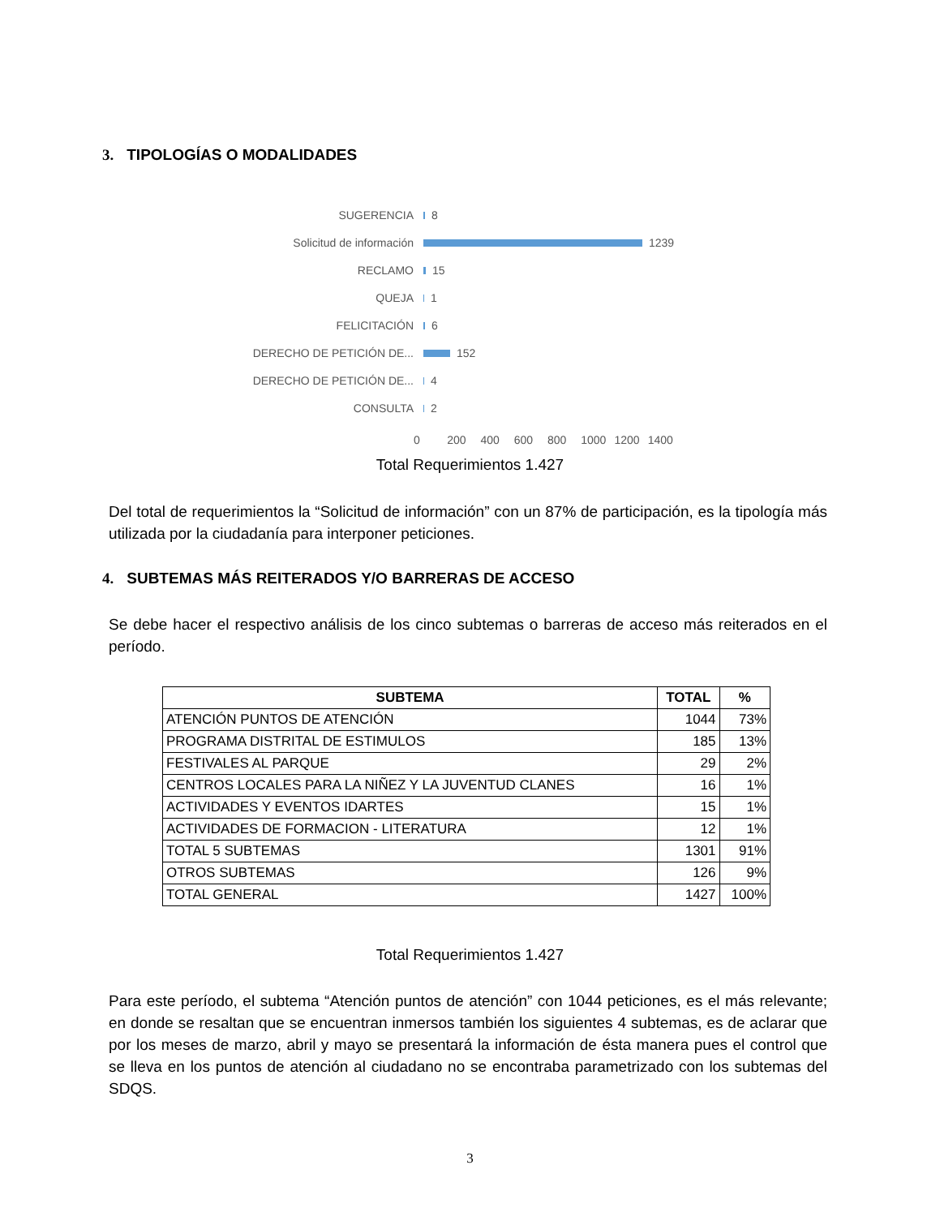3. TIPOLOGÍAS O MODALIDADES
SUGERENCIA
8
Solicitud de información
1239
RECLAMO
15
QUEJA
1
FELICITACIÓN
6
DERECHO DE PETICIÓN DE...
152
DERECHO DE PETICIÓN DE...
4
CONSULTA
2
0 200 400 600 800 1000 1200 1400
Total Requerimientos 1.427
Del total de requerimientos la “Solicitud de información” con un 87% de participación, es la tipología más utilizada por la ciudadanía para interponer peticiones.
4. SUBTEMAS MÁS REITERADOS Y/O BARRERAS DE ACCESO
Se debe hacer el respectivo análisis de los cinco subtemas o barreras de acceso más reiterados en el período.
| SUBTEMA | TOTAL | % |
| --- | --- | --- |
| ATENCIÓN PUNTOS DE ATENCIÓN | 1044 | 73% |
| PROGRAMA DISTRITAL DE ESTIMULOS | 185 | 13% |
| FESTIVALES AL PARQUE | 29 | 2% |
| CENTROS LOCALES PARA LA NIÑEZ Y LA JUVENTUD CLANES | 16 | 1% |
| ACTIVIDADES Y EVENTOS IDARTES | 15 | 1% |
| ACTIVIDADES DE FORMACION - LITERATURA | 12 | 1% |
| TOTAL 5 SUBTEMAS | 1301 | 91% |
| OTROS SUBTEMAS | 126 | 9% |
| TOTAL GENERAL | 1427 | 100% |
Total Requerimientos 1.427
Para este período, el subtema “Atención puntos de atención” con 1044 peticiones, es el más relevante; en donde se resaltan que se encuentran inmersos también los siguientes 4 subtemas, es de aclarar que por los meses de marzo, abril y mayo se presentará la información de ésta manera pues el control que se lleva en los puntos de atención al ciudadano no se encontraba parametrizado con los subtemas del SDQS.
3